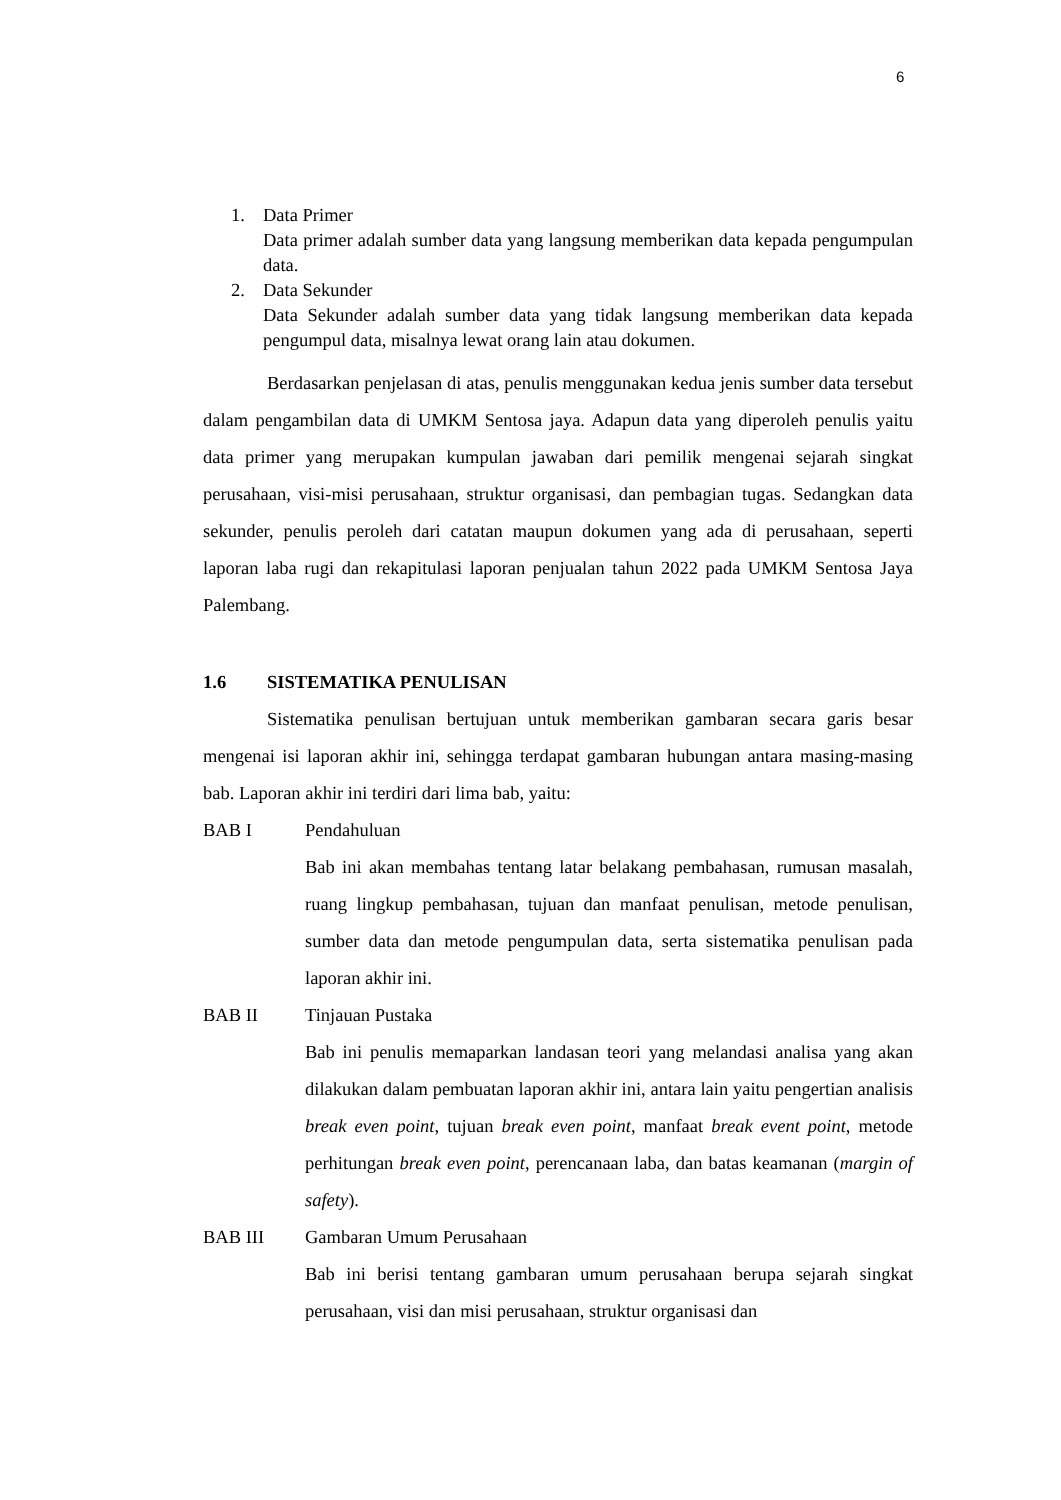6
1. Data Primer
Data primer adalah sumber data yang langsung memberikan data kepada pengumpulan data.
2. Data Sekunder
Data Sekunder adalah sumber data yang tidak langsung memberikan data kepada pengumpul data, misalnya lewat orang lain atau dokumen.
Berdasarkan penjelasan di atas, penulis menggunakan kedua jenis sumber data tersebut dalam pengambilan data di UMKM Sentosa jaya. Adapun data yang diperoleh penulis yaitu data primer yang merupakan kumpulan jawaban dari pemilik mengenai sejarah singkat perusahaan, visi-misi perusahaan, struktur organisasi, dan pembagian tugas. Sedangkan data sekunder, penulis peroleh dari catatan maupun dokumen yang ada di perusahaan, seperti laporan laba rugi dan rekapitulasi laporan penjualan tahun 2022 pada UMKM Sentosa Jaya Palembang.
1.6 SISTEMATIKA PENULISAN
Sistematika penulisan bertujuan untuk memberikan gambaran secara garis besar mengenai isi laporan akhir ini, sehingga terdapat gambaran hubungan antara masing-masing bab. Laporan akhir ini terdiri dari lima bab, yaitu:
BAB I Pendahuluan
Bab ini akan membahas tentang latar belakang pembahasan, rumusan masalah, ruang lingkup pembahasan, tujuan dan manfaat penulisan, metode penulisan, sumber data dan metode pengumpulan data, serta sistematika penulisan pada laporan akhir ini.
BAB II Tinjauan Pustaka
Bab ini penulis memaparkan landasan teori yang melandasi analisa yang akan dilakukan dalam pembuatan laporan akhir ini, antara lain yaitu pengertian analisis break even point, tujuan break even point, manfaat break event point, metode perhitungan break even point, perencanaan laba, dan batas keamanan (margin of safety).
BAB III Gambaran Umum Perusahaan
Bab ini berisi tentang gambaran umum perusahaan berupa sejarah singkat perusahaan, visi dan misi perusahaan, struktur organisasi dan